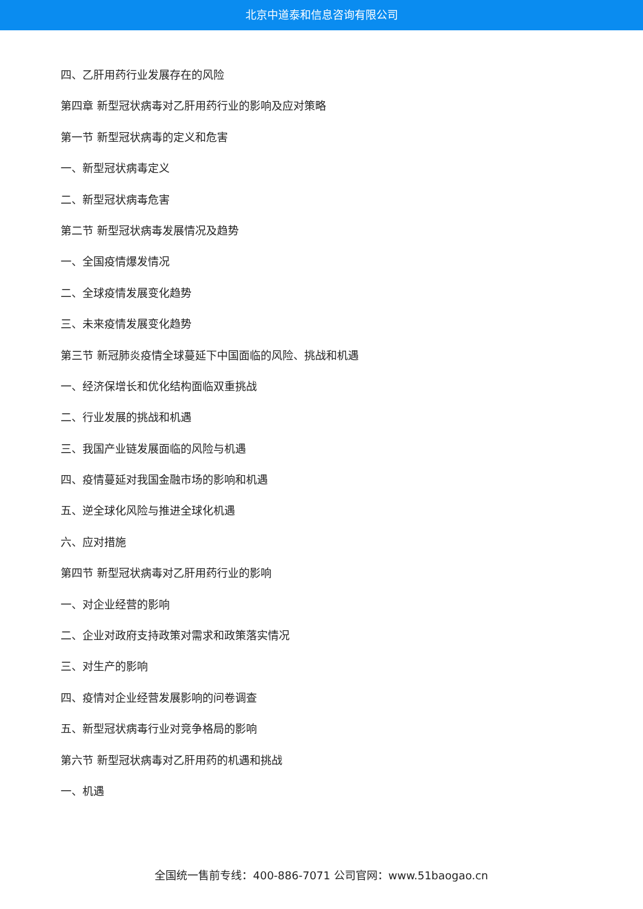北京中道泰和信息咨询有限公司
四、乙肝用药行业发展存在的风险
第四章 新型冠状病毒对乙肝用药行业的影响及应对策略
第一节 新型冠状病毒的定义和危害
一、新型冠状病毒定义
二、新型冠状病毒危害
第二节 新型冠状病毒发展情况及趋势
一、全国疫情爆发情况
二、全球疫情发展变化趋势
三、未来疫情发展变化趋势
第三节 新冠肺炎疫情全球蔓延下中国面临的风险、挑战和机遇
一、经济保增长和优化结构面临双重挑战
二、行业发展的挑战和机遇
三、我国产业链发展面临的风险与机遇
四、疫情蔓延对我国金融市场的影响和机遇
五、逆全球化风险与推进全球化机遇
六、应对措施
第四节 新型冠状病毒对乙肝用药行业的影响
一、对企业经营的影响
二、企业对政府支持政策对需求和政策落实情况
三、对生产的影响
四、疫情对企业经营发展影响的问卷调查
五、新型冠状病毒行业对竞争格局的影响
第六节 新型冠状病毒对乙肝用药的机遇和挑战
一、机遇
全国统一售前专线：400-886-7071 公司官网：www.51baogao.cn